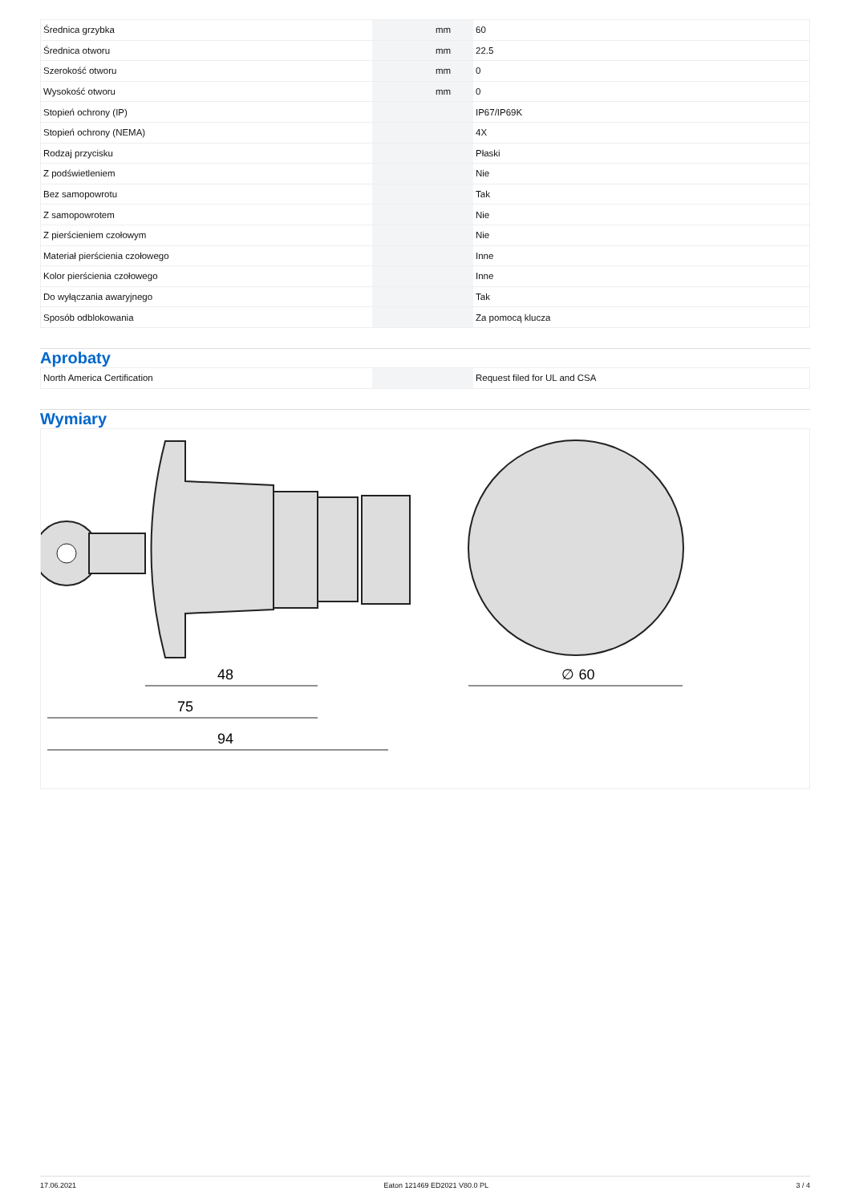| Średnica grzybka | | mm | 60 |
| Średnica otworu | | mm | 22.5 |
| Szerokość otworu | | mm | 0 |
| Wysokość otworu | | mm | 0 |
| Stopień ochrony (IP) | | | IP67/IP69K |
| Stopień ochrony (NEMA) | | | 4X |
| Rodzaj przycisku | | | Płaski |
| Z podświetleniem | | | Nie |
| Bez samopowrotu | | | Tak |
| Z samopowrotem | | | Nie |
| Z pierścieniem czołowym | | | Nie |
| Materiał pierścienia czołowego | | | Inne |
| Kolor pierścienia czołowego | | | Inne |
| Do wyłączania awaryjnego | | | Tak |
| Sposób odblokowania | | | Za pomocą klucza |
Aprobaty
| North America Certification | | | Request filed for UL and CSA |
Wymiary
48
75
94
∅ 60
17.06.2021 Eaton 121469 ED2021 V80.0 PL 3 / 4